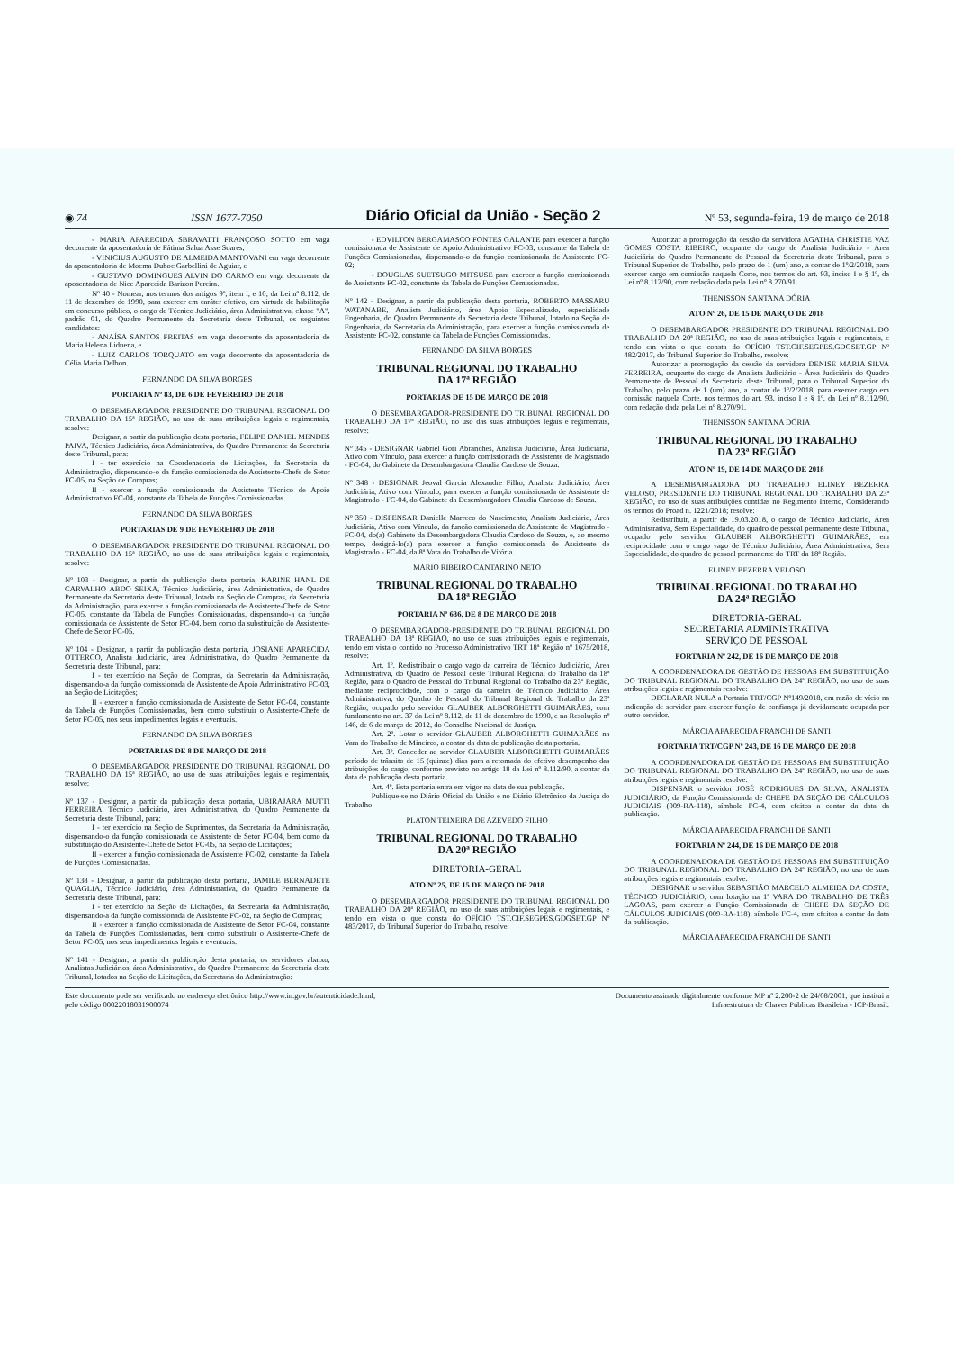◉ 74 ISSN 1677-7050 Diário Oficial da União - Seção 2 Nº 53, segunda-feira, 19 de março de 2018
- MARIA APARECIDA SBRAVATTI FRANÇOSO SOTTO em vaga decorrente da aposentadoria de Fátima Salua Asse Soares;
- VINICIUS AUGUSTO DE ALMEIDA MANTOVANI em vaga decorrente da aposentadoria de Moema Duboc Garbellini de Aguiar, e
- GUSTAVO DOMINGUES ALVIN DO CARMO em vaga decorrente da aposentadoria de Nice Aparecida Barizon Pereira.
Nº 40 - Nomear, nos termos dos artigos 9º, item I, e 10, da Lei nº 8.112, de 11 de dezembro de 1990, para exercer em caráter efetivo, em virtude de habilitação em concurso público, o cargo de Técnico Judiciário, área Administrativa, classe "A", padrão 01, do Quadro Permanente da Secretaria deste Tribunal, os seguintes candidatos:
- ANAÍSA SANTOS FREITAS em vaga decorrente da aposentadoria de Maria Helena Liduena, e
- LUIZ CARLOS TORQUATO em vaga decorrente da aposentadoria de Célia Maria Delbon.
FERNANDO DA SILVA BORGES
PORTARIA Nº 83, DE 6 DE FEVEREIRO DE 2018
O DESEMBARGADOR PRESIDENTE DO TRIBUNAL REGIONAL DO TRABALHO DA 15ª REGIÃO, no uso de suas atribuições legais e regimentais, resolve:
Designar, a partir da publicação desta portaria, FELIPE DANIEL MENDES PAIVA, Técnico Judiciário, área Administrativa, do Quadro Permanente da Secretaria deste Tribunal, para:
I - ter exercício na Coordenadoria de Licitações, da Secretaria da Administração, dispensando-o da função comissionada de Assistente-Chefe de Setor FC-05, na Seção de Compras;
II - exercer a função comissionada de Assistente Técnico de Apoio Administrativo FC-04, constante da Tabela de Funções Comissionadas.
FERNANDO DA SILVA BORGES
PORTARIAS DE 9 DE FEVEREIRO DE 2018
O DESEMBARGADOR PRESIDENTE DO TRIBUNAL REGIONAL DO TRABALHO DA 15ª REGIÃO, no uso de suas atribuições legais e regimentais, resolve:
Nº 103 - Designar, a partir da publicação desta portaria, KARINE HANL DE CARVALHO ABDO SEIXA, Técnico Judiciário, área Administrativa, do Quadro Permanente da Secretaria deste Tribunal, lotada na Seção de Compras, da Secretaria da Administração, para exercer a função comissionada de Assistente-Chefe de Setor FC-05, constante da Tabela de Funções Comissionadas, dispensando-a da função comissionada de Assistente de Setor FC-04, bem como da substituição do Assistente-Chefe de Setor FC-05.
Nº 104 - Designar, a partir da publicação desta portaria, JOSIANE APARECIDA OTTERCO, Analista Judiciário, área Administrativa, do Quadro Permanente da Secretaria deste Tribunal, para:
I - ter exercício na Seção de Compras, da Secretaria da Administração, dispensando-a da função comissionada de Assistente de Apoio Administrativo FC-03, na Seção de Licitações;
II - exercer a função comissionada de Assistente de Setor FC-04, constante da Tabela de Funções Comissionadas, bem como substituir o Assistente-Chefe de Setor FC-05, nos seus impedimentos legais e eventuais.
FERNANDO DA SILVA BORGES
PORTARIAS DE 8 DE MARÇO DE 2018
O DESEMBARGADOR PRESIDENTE DO TRIBUNAL REGIONAL DO TRABALHO DA 15ª REGIÃO, no uso de suas atribuições legais e regimentais, resolve:
Nº 137 - Designar, a partir da publicação desta portaria, UBIRAJARA MUTTI FERREIRA, Técnico Judiciário, área Administrativa, do Quadro Permanente da Secretaria deste Tribunal, para:
I - ter exercício na Seção de Suprimentos, da Secretaria da Administração, dispensando-o da função comissionada de Assistente de Setor FC-04, bem como da substituição do Assistente-Chefe de Setor FC-05, na Seção de Licitações;
II - exercer a função comissionada de Assistente FC-02, constante da Tabela de Funções Comissionadas.
Nº 138 - Designar, a partir da publicação desta portaria, JAMILE BERNADETE QUAGLIA, Técnico Judiciário, área Administrativa, do Quadro Permanente da Secretaria deste Tribunal, para:
I - ter exercício na Seção de Licitações, da Secretaria da Administração, dispensando-a da função comissionada de Assistente FC-02, na Seção de Compras;
II - exercer a função comissionada de Assistente de Setor FC-04, constante da Tabela de Funções Comissionadas, bem como substituir o Assistente-Chefe de Setor FC-05, nos seus impedimentos legais e eventuais.
Nº 141 - Designar, a partir da publicação desta portaria, os servidores abaixo, Analistas Judiciários, área Administrativa, do Quadro Permanente da Secretaria deste Tribunal, lotados na Seção de Licitações, da Secretaria da Administração:
- EDVILTON BERGAMASCO FONTES GALANTE para exercer a função comissionada de Assistente de Apoio Administrativo FC-03, constante da Tabela de Funções Comissionadas, dispensando-o da função comissionada de Assistente FC-02;
- DOUGLAS SUETSUGO MITSUSE para exercer a função comissionada de Assistente FC-02, constante da Tabela de Funções Comissionadas.
Nº 142 - Designar, a partir da publicação desta portaria, ROBERTO MASSARU WATANABE, Analista Judiciário, área Apoio Especializado, especialidade Engenharia, do Quadro Permanente da Secretaria deste Tribunal, lotado na Seção de Engenharia, da Secretaria da Administração, para exercer a função comissionada de Assistente FC-02, constante da Tabela de Funções Comissionadas.
FERNANDO DA SILVA BORGES
TRIBUNAL REGIONAL DO TRABALHO
DA 17ª REGIÃO
PORTARIAS DE 15 DE MARÇO DE 2018
O DESEMBARGADOR-PRESIDENTE DO TRIBUNAL REGIONAL DO TRABALHO DA 17ª REGIÃO, no uso das suas atribuições legais e regimentais, resolve:
Nº 345 - DESIGNAR Gabriel Gori Abranches, Analista Judiciário, Área Judiciária, Ativo com Vínculo, para exercer a função comissionada de Assistente de Magistrado - FC-04, do Gabinete da Desembargadora Claudia Cardoso de Souza.
Nº 348 - DESIGNAR Jeoval Garcia Alexandre Filho, Analista Judiciário, Área Judiciária, Ativo com Vínculo, para exercer a função comissionada de Assistente de Magistrado - FC-04, do Gabinete da Desembargadora Claudia Cardoso de Souza.
Nº 350 - DISPENSAR Danielle Marreco do Nascimento, Analista Judiciário, Área Judiciária, Ativo com Vínculo, da função comissionada de Assistente de Magistrado - FC-04, do(a) Gabinete da Desembargadora Claudia Cardoso de Souza, e, ao mesmo tempo, designá-lo(a) para exercer a função comissionada de Assistente de Magistrado - FC-04, da 8ª Vara do Trabalho de Vitória.
MARIO RIBEIRO CANTARINO NETO
TRIBUNAL REGIONAL DO TRABALHO
DA 18ª REGIÃO
PORTARIA Nº 636, DE 8 DE MARÇO DE 2018
O DESEMBARGADOR-PRESIDENTE DO TRIBUNAL REGIONAL DO TRABALHO DA 18ª REGIÃO, no uso de suas atribuições legais e regimentais, tendo em vista o contido no Processo Administrativo TRT 18ª Região nº 1675/2018, resolve:
Art. 1º. Redistribuir o cargo vago da carreira de Técnico Judiciário, Área Administrativa, do Quadro de Pessoal deste Tribunal Regional do Trabalho da 18ª Região, para o Quadro de Pessoal do Tribunal Regional do Trabalho da 23ª Região, mediante reciprocidade, com o cargo da carreira de Técnico Judiciário, Área Administrativa, do Quadro de Pessoal do Tribunal Regional do Trabalho da 23ª Região, ocupado pelo servidor GLAUBER ALBORGHETTI GUIMARÃES, com fundamento no art. 37 da Lei nº 8.112, de 11 de dezembro de 1990, e na Resolução nº 146, de 6 de março de 2012, do Conselho Nacional de Justiça.
Art. 2º. Lotar o servidor GLAUBER ALBORGHETTI GUIMARÃES na Vara do Trabalho de Mineiros, a contar da data de publicação desta portaria.
Art. 3º. Conceder ao servidor GLAUBER ALBORGHETTI GUIMARÃES período de trânsito de 15 (quinze) dias para a retomada do efetivo desempenho das atribuições do cargo, conforme previsto no artigo 18 da Lei nº 8.112/90, a contar da data de publicação desta portaria.
Art. 4º. Esta portaria entra em vigor na data de sua publicação.
Publique-se no Diário Oficial da União e no Diário Eletrônico da Justiça do Trabalho.
PLATON TEIXEIRA DE AZEVEDO FILHO
TRIBUNAL REGIONAL DO TRABALHO
DA 20ª REGIÃO
DIRETORIA-GERAL
ATO Nº 25, DE 15 DE MARÇO DE 2018
O DESEMBARGADOR PRESIDENTE DO TRIBUNAL REGIONAL DO TRABALHO DA 20ª REGIÃO, no uso de suas atribuições legais e regimentais, e tendo em vista o que consta do OFÍCIO TST.CIF.SEGPES.GDGSET.GP Nº 483/2017, do Tribunal Superior do Trabalho, resolve:
Autorizar a prorrogação da cessão da servidora AGATHA CHRISTIE VAZ GOMES COSTA RIBEIRO, ocupante do cargo de Analista Judiciário - Área Judiciária do Quadro Permanente de Pessoal da Secretaria deste Tribunal, para o Tribunal Superior do Trabalho, pelo prazo de 1 (um) ano, a contar de 1º/2/2018, para exercer cargo em comissão naquela Corte, nos termos do art. 93, inciso I e § 1º, da Lei nº 8.112/90, com redação dada pela Lei nº 8.270/91.
THENISSON SANTANA DÓRIA
ATO Nº 26, DE 15 DE MARÇO DE 2018
O DESEMBARGADOR PRESIDENTE DO TRIBUNAL REGIONAL DO TRABALHO DA 20ª REGIÃO, no uso de suas atribuições legais e regimentais, e tendo em vista o que consta do OFÍCIO TST.CIF.SEGPES.GDGSET.GP Nº 482/2017, do Tribunal Superior do Trabalho, resolve:
Autorizar a prorrogação da cessão da servidora DENISE MARIA SILVA FERREIRA, ocupante do cargo de Analista Judiciário - Área Judiciária do Quadro Permanente de Pessoal da Secretaria deste Tribunal, para o Tribunal Superior do Trabalho, pelo prazo de 1 (um) ano, a contar de 1º/2/2018, para exercer cargo em comissão naquela Corte, nos termos do art. 93, inciso I e § 1º, da Lei nº 8.112/90, com redação dada pela Lei nº 8.270/91.
THENISSON SANTANA DÓRIA
TRIBUNAL REGIONAL DO TRABALHO
DA 23ª REGIÃO
ATO Nº 19, DE 14 DE MARÇO DE 2018
A DESEMBARGADORA DO TRABALHO ELINEY BEZERRA VELOSO, PRESIDENTE DO TRIBUNAL REGIONAL DO TRABALHO DA 23ª REGIÃO, no uso de suas atribuições contidas no Regimento Interno, Considerando os termos do Proad n. 1221/2018; resolve:
Redistribuir, a partir de 19.03.2018, o cargo de Técnico Judiciário, Área Administrativa, Sem Especialidade, do quadro de pessoal permanente deste Tribunal, ocupado pelo servidor GLAUBER ALBORGHETTI GUIMARÃES, em reciprocidade com o cargo vago de Técnico Judiciário, Área Administrativa, Sem Especialidade, do quadro de pessoal permanente do TRT da 18ª Região.
ELINEY BEZERRA VELOSO
TRIBUNAL REGIONAL DO TRABALHO
DA 24ª REGIÃO
DIRETORIA-GERAL
SECRETARIA ADMINISTRATIVA
SERVIÇO DE PESSOAL
PORTARIA Nº 242, DE 16 DE MARÇO DE 2018
A COORDENADORA DE GESTÃO DE PESSOAS EM SUBSTITUIÇÃO DO TRIBUNAL REGIONAL DO TRABALHO DA 24ª REGIÃO, no uso de suas atribuições legais e regimentais resolve:
DECLARAR NULA a Portaria TRT/CGP Nº149/2018, em razão de vício na indicação de servidor para exercer função de confiança já devidamente ocupada por outro servidor.
MÁRCIA APARECIDA FRANCHI DE SANTI
PORTARIA TRT/CGP Nº 243, DE 16 DE MARÇO DE 2018
A COORDENADORA DE GESTÃO DE PESSOAS EM SUBSTITUIÇÃO DO TRIBUNAL REGIONAL DO TRABALHO DA 24ª REGIÃO, no uso de suas atribuições legais e regimentais resolve:
DISPENSAR o servidor JOSÉ RODRIGUES DA SILVA, ANALISTA JUDICIÁRIO, da Função Comissionada de CHEFE DA SEÇÃO DE CÁLCULOS JUDICIAIS (009-RA-118), símbolo FC-4, com efeitos a contar da data da publicação.
MÁRCIA APARECIDA FRANCHI DE SANTI
PORTARIA Nº 244, DE 16 DE MARÇO DE 2018
A COORDENADORA DE GESTÃO DE PESSOAS EM SUBSTITUIÇÃO DO TRIBUNAL REGIONAL DO TRABALHO DA 24ª REGIÃO, no uso de suas atribuições legais e regimentais resolve:
DESIGNAR o servidor SEBASTIÃO MARCELO ALMEIDA DA COSTA, TÉCNICO JUDICIÁRIO, com lotação na 1ª VARA DO TRABALHO DE TRÊS LAGOAS, para exercer a Função Comissionada de CHEFE DA SEÇÃO DE CÁLCULOS JUDICIAIS (009-RA-118), símbolo FC-4, com efeitos a contar da data da publicação.
MÁRCIA APARECIDA FRANCHI DE SANTI
Este documento pode ser verificado no endereço eletrônico http://www.in.gov.br/autenticidade.html,
pelo código 00022018031900074 Documento assinado digitalmente conforme MP nº 2.200-2 de 24/08/2001, que institui a
Infraestrutura de Chaves Públicas Brasileira - ICP-Brasil.